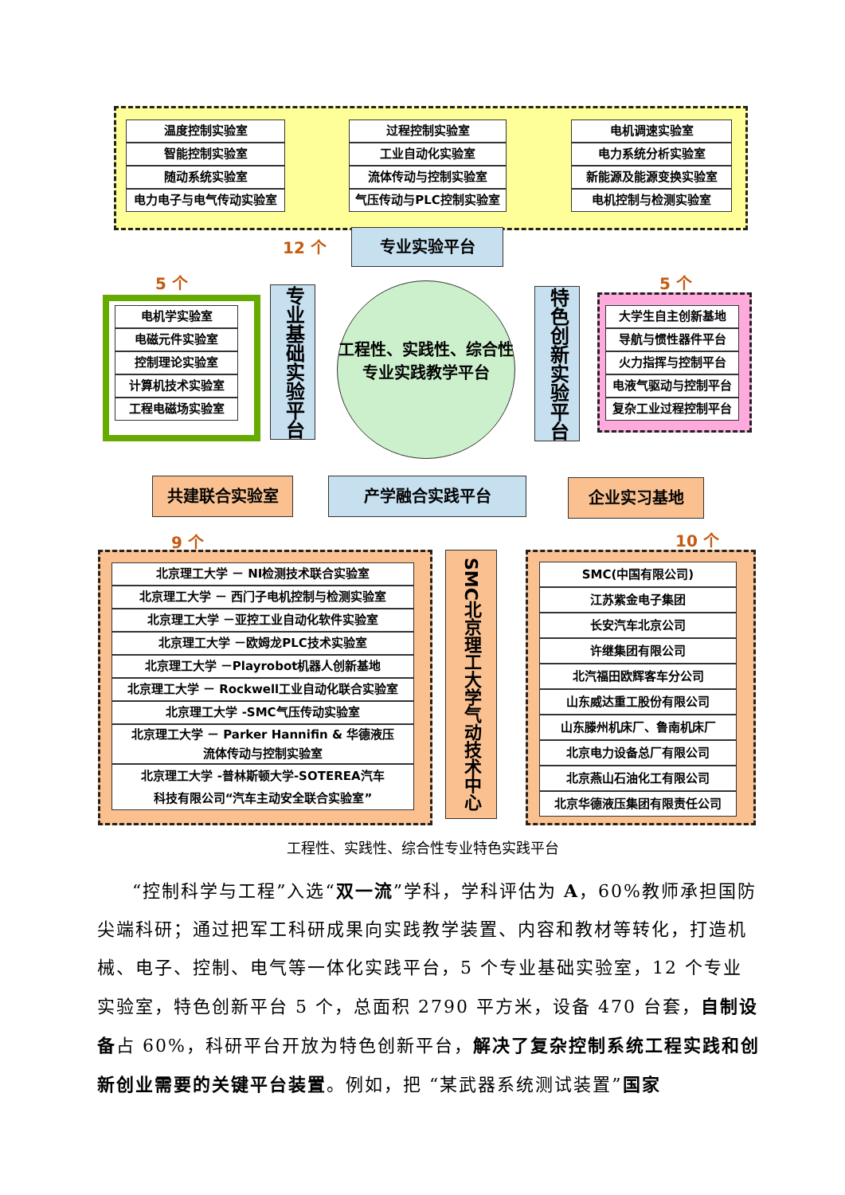温度控制实验室
智能控制实验室
随动系统实验室
电力电子与电气传动实验室
过程控制实验室
工业自动化实验室
流体传动与控制实验室
气压传动与PLC控制实验室
电机调速实验室
电力系统分析实验室
新能源及能源变换实验室
电机控制与检测实验室
12 个 专业实验平台
5 个
电机学实验室
电磁元件实验室
控制理论实验室
计算机技术实验室
工程电磁场实验室
专业基础实验平台
工程性、实践性、综合性
专业实践教学平台
特色创新实验平台
5 个
大学生自主创新基地
导航与惯性器件平台
火力指挥与控制平台
电液气驱动与控制平台
复杂工业过程控制平台
共建联合实验室 产学融合实践平台 企业实习基地
9 个
北京理工大学 － NI检测技术联合实验室
北京理工大学 － 西门子电机控制与检测实验室
北京理工大学 －亚控工业自动化软件实验室
北京理工大学 －欧姆龙PLC技术实验室
北京理工大学 －Playrobot机器人创新基地
北京理工大学 － Rockwell工业自动化联合实验室
北京理工大学 -SMC气压传动实验室
北京理工大学 － Parker Hannifin & 华德液压
流体传动与控制实验室
北京理工大学 -普林斯顿大学-SOTEREA汽车
科技有限公司“汽车主动安全联合实验室”
SMC北京理工大学气动技术中心
10 个
SMC(中国有限公司)
江苏紫金电子集团
长安汽车北京公司
许继集团有限公司
北汽福田欧辉客车分公司
山东威达重工股份有限公司
山东滕州机床厂、鲁南机床厂
北京电力设备总厂有限公司
北京燕山石油化工有限公司
北京华德液压集团有限责任公司
工程性、实践性、综合性专业特色实践平台
“控制科学与工程”入选“双一流”学科，学科评估为 A，60%教师承担国防尖端科研；通过把军工科研成果向实践教学装置、内容和教材等转化，打造机械、电子、控制、电气等一体化实践平台，5 个专业基础实验室，12 个专业实验室，特色创新平台 5 个，总面积 2790 平方米，设备 470 台套，自制设备占 60%，科研平台开放为特色创新平台，解决了复杂控制系统工程实践和创新创业需要的关键平台装置。例如，把 “某武器系统测试装置”国家